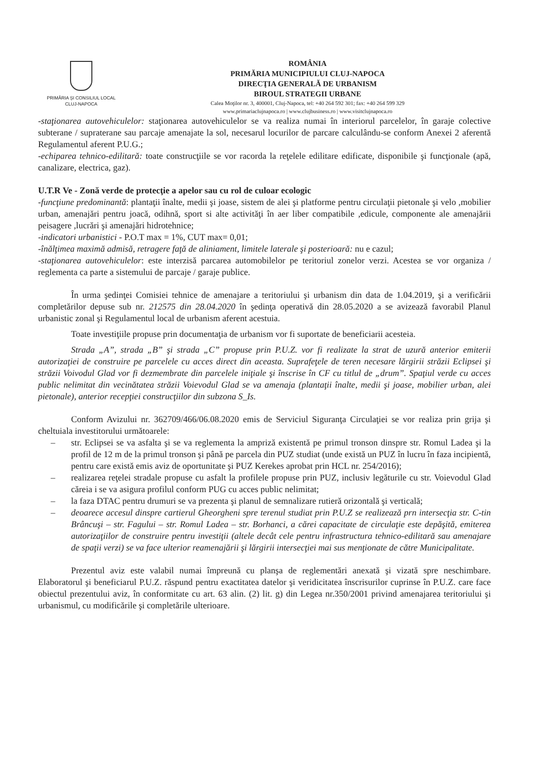PRIMĂRIA ŞI CONSILIUL LOCAL
CLUJ-NAPOCA
ROMÂNIA
PRIMĂRIA MUNICIPIULUI CLUJ-NAPOCA
DIRECŢIA GENERALĂ DE URBANISM
BIROUL STRATEGII URBANE
Calea Moţilor nr. 3, 400001, Cluj-Napoca, tel: +40 264 592 301; fax: +40 264 599 329
www.primariaclujnapoca.ro | www.clujbusiness.ro | www.visitclujnapoca.ro
-staţionarea autovehiculelor: staţionarea autovehiculelor se va realiza numai în interiorul parcelelor, în garaje colective subterane / supraterane sau parcaje amenajate la sol, necesarul locurilor de parcare calculându-se conform Anexei 2 aferentă Regulamentul aferent P.U.G.;
-echiparea tehnico-edilitară: toate construcţiile se vor racorda la reţelele edilitare edificate, disponibile şi funcţionale (apă, canalizare, electrica, gaz).
U.T.R Ve - Zonă verde de protecţie a apelor sau cu rol de culoar ecologic
-funcţiune predominantă: plantaţii înalte, medii şi joase, sistem de alei şi platforme pentru circulaţii pietonale şi velo ,mobilier urban, amenajări pentru joacă, odihnă, sport si alte activităţi în aer liber compatibile ,edicule, componente ale amenajării peisagere ,lucrări şi amenajări hidrotehnice;
-indicatori urbanistici - P.O.T max = 1%, CUT max= 0,01;
-înălţimea maximă admisă, retragere faţă de aliniament, limitele laterale şi posterioară: nu e cazul;
-staţionarea autovehiculelor: este interzisă parcarea automobilelor pe teritoriul zonelor verzi. Acestea se vor organiza / reglementa ca parte a sistemului de parcaje / garaje publice.
În urma şedinţei Comisiei tehnice de amenajare a teritoriului şi urbanism din data de 1.04.2019, şi a verificării completărilor depuse sub nr. 212575 din 28.04.2020 în şedinţa operativă din 28.05.2020 a se avizează favorabil Planul urbanistic zonal şi Regulamentul local de urbanism aferent acestuia.
Toate investiţiile propuse prin documentaţia de urbanism vor fi suportate de beneficiarii acesteia.
Strada „A”, strada „B” şi strada „C” propuse prin P.U.Z. vor fi realizate la strat de uzură anterior emiterii autorizaţiei de construire pe parcelele cu acces direct din aceasta. Suprafeţele de teren necesare lărgirii străzii Eclipsei şi străzii Voivodul Glad vor fi dezmembrate din parcelele iniţiale şi înscrise în CF cu titlul de „drum”. Spaţiul verde cu acces public nelimitat din vecinătatea străzii Voievodul Glad se va amenaja (plantaţii înalte, medii şi joase, mobilier urban, alei pietonale), anterior recepţiei construcţiilor din subzona S_Is.
Conform Avizului nr. 362709/466/06.08.2020 emis de Serviciul Siguranţa Circulaţiei se vor realiza prin grija şi cheltuiala investitorului următoarele:
– str. Eclipsei se va asfalta şi se va reglementa la ampriză existentă pe primul tronson dinspre str. Romul Ladea şi la profil de 12 m de la primul tronson şi până pe parcela din PUZ studiat (unde există un PUZ în lucru în faza incipientă, pentru care există emis aviz de oportunitate şi PUZ Kerekes aprobat prin HCL nr. 254/2016);
– realizarea reţelei stradale propuse cu asfalt la profilele propuse prin PUZ, inclusiv legăturile cu str. Voievodul Glad căreia i se va asigura profilul conform PUG cu acces public nelimitat;
– la faza DTAC pentru drumuri se va prezenta şi planul de semnalizare rutieră orizontală şi verticală;
– deoarece accesul dinspre cartierul Gheorgheni spre terenul studiat prin P.U.Z se realizează prn intersecţia str. C-tin Brâncuşi – str. Fagului – str. Romul Ladea – str. Borhanci, a cărei capacitate de circulaţie este depăşită, emiterea autorizaţiilor de construire pentru investiţii (altele decât cele pentru infrastructura tehnico-edilitară sau amenajare de spaţii verzi) se va face ulterior reamenajării şi lărgirii intersecţiei mai sus menţionate de către Municipalitate.
Prezentul aviz este valabil numai împreună cu planşa de reglementări anexată şi vizată spre neschimbare. Elaboratorul şi beneficiarul P.U.Z. răspund pentru exactitatea datelor şi veridicitatea înscrisurilor cuprinse în P.U.Z. care face obiectul prezentului aviz, în conformitate cu art. 63 alin. (2) lit. g) din Legea nr.350/2001 privind amenajarea teritoriului şi urbanismul, cu modificările şi completările ulterioare.